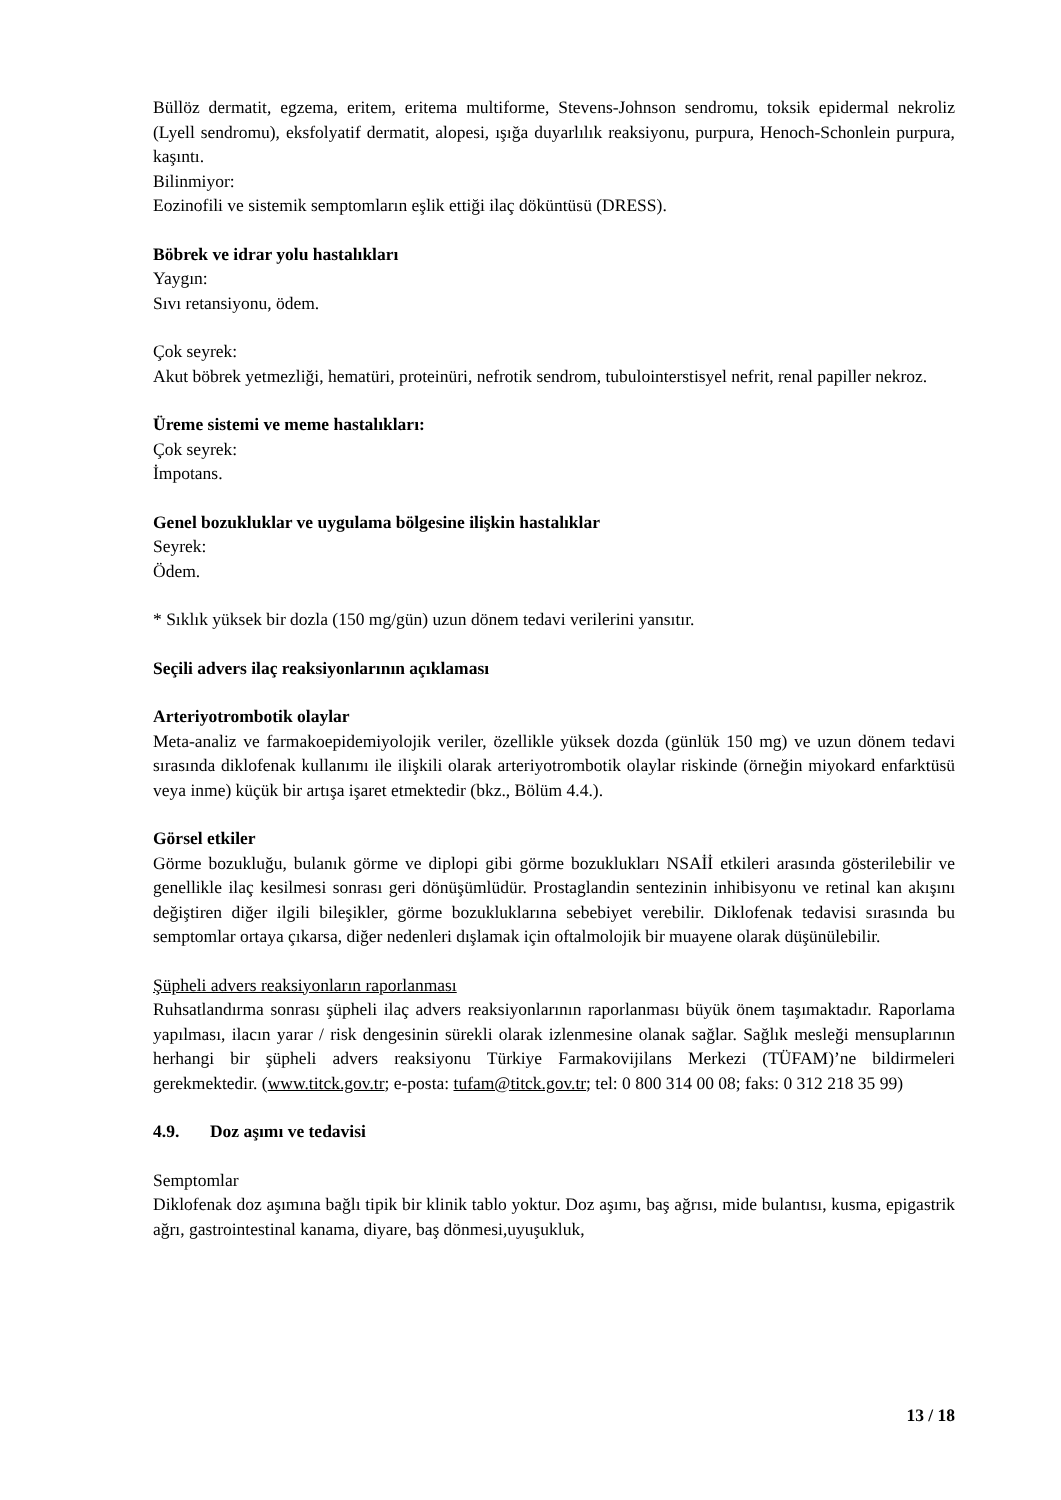Büllöz dermatit, egzema, eritem, eritema multiforme, Stevens-Johnson sendromu, toksik epidermal nekroliz (Lyell sendromu), eksfolyatif dermatit, alopesi, ışığa duyarlılık reaksiyonu, purpura, Henoch-Schonlein purpura, kaşıntı.
Bilinmiyor:
Eozinofili ve sistemik semptomların eşlik ettiği ilaç döküntüsü (DRESS).
Böbrek ve idrar yolu hastalıkları
Yaygın:
Sıvı retansiyonu, ödem.
Çok seyrek:
Akut böbrek yetmezliği, hematüri, proteinüri, nefrotik sendrom, tubulointerstisyel nefrit, renal papiller nekroz.
Üreme sistemi ve meme hastalıkları:
Çok seyrek:
İmpotans.
Genel bozukluklar ve uygulama bölgesine ilişkin hastalıklar
Seyrek:
Ödem.
* Sıklık yüksek bir dozla (150 mg/gün) uzun dönem tedavi verilerini yansıtır.
Seçili advers ilaç reaksiyonlarının açıklaması
Arteriyotrombotik olaylar
Meta-analiz ve farmakoepidemiyolojik veriler, özellikle yüksek dozda (günlük 150 mg) ve uzun dönem tedavi sırasında diklofenak kullanımı ile ilişkili olarak arteriyotrombotik olaylar riskinde (örneğin miyokard enfarktüsü veya inme) küçük bir artışa işaret etmektedir (bkz., Bölüm 4.4.).
Görsel etkiler
Görme bozukluğu, bulanık görme ve diplopi gibi görme bozuklukları NSAİİ etkileri arasında gösterilebilir ve genellikle ilaç kesilmesi sonrası geri dönüşümlüdür. Prostaglandin sentezinin inhibisyonu ve retinal kan akışını değiştiren diğer ilgili bileşikler, görme bozukluklarına sebebiyet verebilir. Diklofenak tedavisi sırasında bu semptomlar ortaya çıkarsa, diğer nedenleri dışlamak için oftalmolojik bir muayene olarak düşünülebilir.
Şüpheli advers reaksiyonların raporlanması
Ruhsatlandırma sonrası şüpheli ilaç advers reaksiyonlarının raporlanması büyük önem taşımaktadır. Raporlama yapılması, ilacın yarar / risk dengesinin sürekli olarak izlenmesine olanak sağlar. Sağlık mesleği mensuplarının herhangi bir şüpheli advers reaksiyonu Türkiye Farmakovijilans Merkezi (TÜFAM)’ne bildirmeleri gerekmektedir. (www.titck.gov.tr; e-posta: tufam@titck.gov.tr; tel: 0 800 314 00 08; faks: 0 312 218 35 99)
4.9. Doz aşımı ve tedavisi
Semptomlar
Diklofenak doz aşımına bağlı tipik bir klinik tablo yoktur. Doz aşımı, baş ağrısı, mide bulantısı, kusma, epigastrik ağrı, gastrointestinal kanama, diyare, baş dönmesi,uyuşukluk,
13 / 18